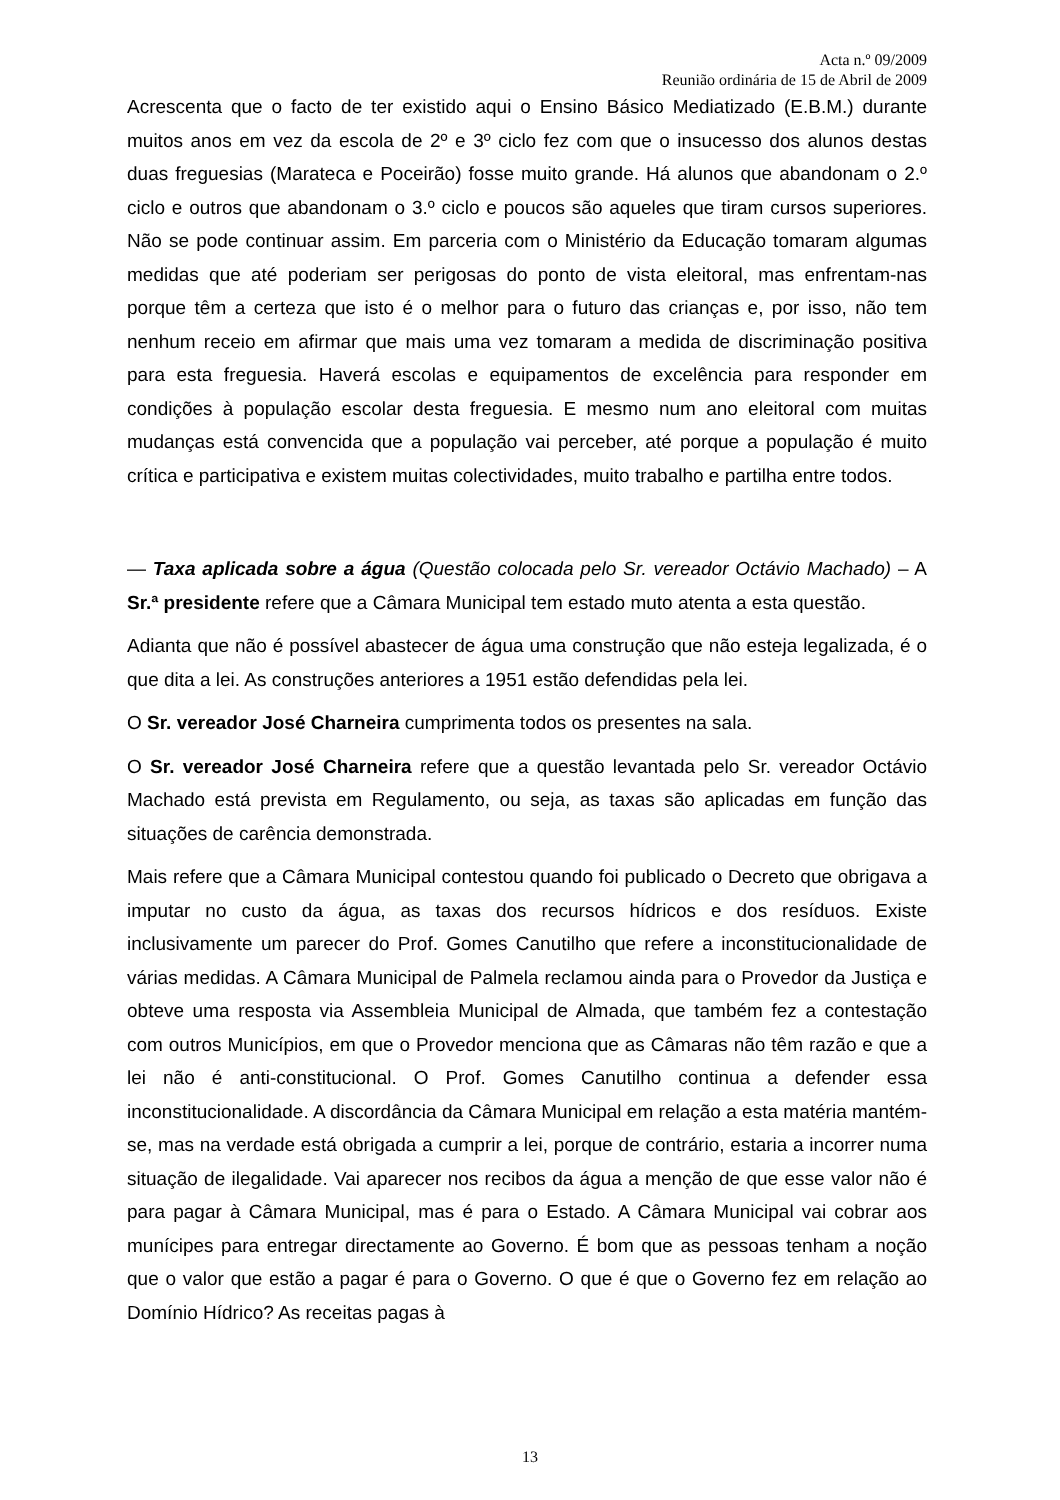Acta n.º 09/2009
Reunião ordinária de 15 de Abril de 2009
Acrescenta que o facto de ter existido aqui o Ensino Básico Mediatizado (E.B.M.) durante muitos anos em vez da escola de 2º e 3º ciclo fez com que o insucesso dos alunos destas duas freguesias (Marateca e Poceirão) fosse muito grande. Há alunos que abandonam o 2.º ciclo e outros que abandonam o 3.º ciclo e poucos são aqueles que tiram cursos superiores. Não se pode continuar assim. Em parceria com o Ministério da Educação tomaram algumas medidas que até poderiam ser perigosas do ponto de vista eleitoral, mas enfrentam-nas porque têm a certeza que isto é o melhor para o futuro das crianças e, por isso, não tem nenhum receio em afirmar que mais uma vez tomaram a medida de discriminação positiva para esta freguesia. Haverá escolas e equipamentos de excelência para responder em condições à população escolar desta freguesia. E mesmo num ano eleitoral com muitas mudanças está convencida que a população vai perceber, até porque a população é muito crítica e participativa e existem muitas colectividades, muito trabalho e partilha entre todos.
— Taxa aplicada sobre a água (Questão colocada pelo Sr. vereador Octávio Machado) – A Sr.ª presidente refere que a Câmara Municipal tem estado muto atenta a esta questão.
Adianta que não é possível abastecer de água uma construção que não esteja legalizada, é o que dita a lei. As construções anteriores a 1951 estão defendidas pela lei.
O Sr. vereador José Charneira cumprimenta todos os presentes na sala.
O Sr. vereador José Charneira refere que a questão levantada pelo Sr. vereador Octávio Machado está prevista em Regulamento, ou seja, as taxas são aplicadas em função das situações de carência demonstrada.
Mais refere que a Câmara Municipal contestou quando foi publicado o Decreto que obrigava a imputar no custo da água, as taxas dos recursos hídricos e dos resíduos. Existe inclusivamente um parecer do Prof. Gomes Canutilho que refere a inconstitucionalidade de várias medidas. A Câmara Municipal de Palmela reclamou ainda para o Provedor da Justiça e obteve uma resposta via Assembleia Municipal de Almada, que também fez a contestação com outros Municípios, em que o Provedor menciona que as Câmaras não têm razão e que a lei não é anti-constitucional. O Prof. Gomes Canutilho continua a defender essa inconstitucionalidade. A discordância da Câmara Municipal em relação a esta matéria mantém-se, mas na verdade está obrigada a cumprir a lei, porque de contrário, estaria a incorrer numa situação de ilegalidade. Vai aparecer nos recibos da água a menção de que esse valor não é para pagar à Câmara Municipal, mas é para o Estado. A Câmara Municipal vai cobrar aos munícipes para entregar directamente ao Governo. É bom que as pessoas tenham a noção que o valor que estão a pagar é para o Governo. O que é que o Governo fez em relação ao Domínio Hídrico? As receitas pagas à
13